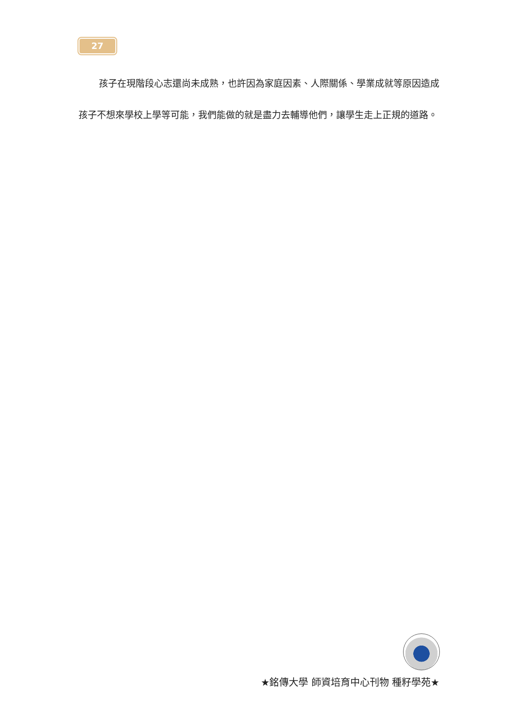27
孩子在現階段心志還尚未成熟，也許因為家庭因素、人際關係、學業成就等原因造成孩子不想來學校上學等可能，我們能做的就是盡力去輔導他們，讓學生走上正規的道路。
★銘傳大學 師資培育中心刊物 種籽學苑★